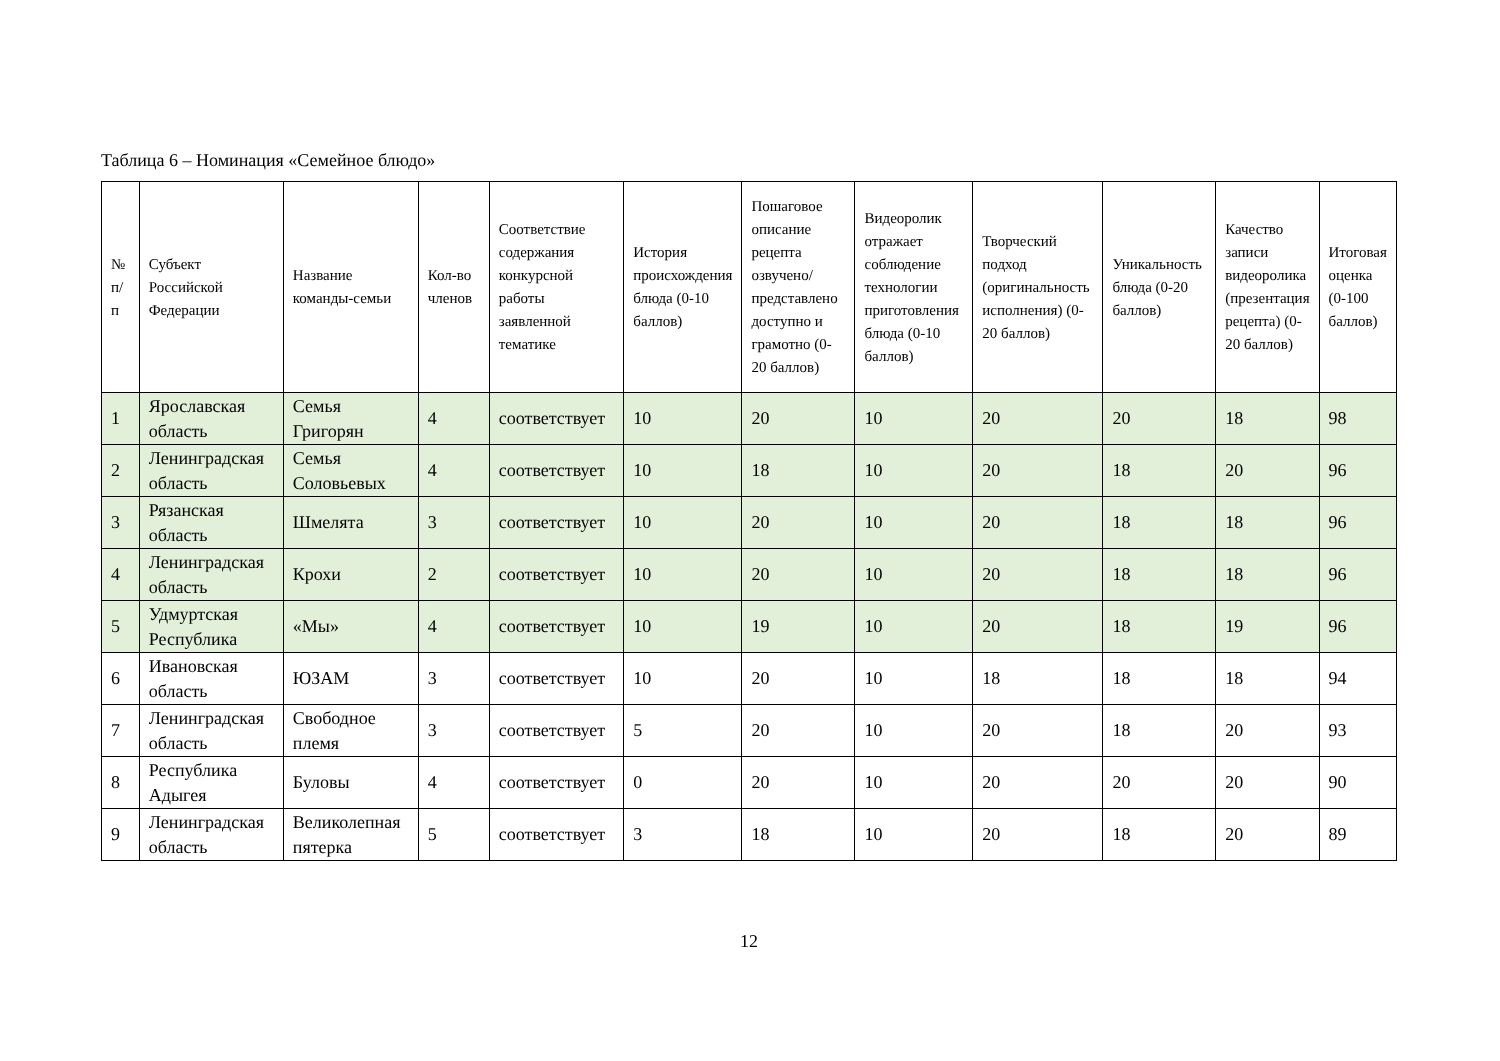Таблица 6 – Номинация «Семейное блюдо»
| № п/п | Субъект Российской Федерации | Название команды-семьи | Кол-во членов | Соответствие содержания конкурсной работы заявленной тематике | История происхождения блюда (0-10 баллов) | Пошаговое описание рецепта озвучено/представлено доступно и грамотно (0-20 баллов) | Видеоролик отражает соблюдение технологии приготовления блюда (0-10 баллов) | Творческий подход (оригинальность исполнения) (0-20 баллов) | Уникальность блюда (0-20 баллов) | Качество записи видеоролика (презентация рецепта) (0-20 баллов) | Итоговая оценка (0-100 баллов) |
| --- | --- | --- | --- | --- | --- | --- | --- | --- | --- | --- | --- |
| 1 | Ярославская область | Семья Григорян | 4 | соответствует | 10 | 20 | 10 | 20 | 20 | 18 | 98 |
| 2 | Ленинградская область | Семья Соловьевых | 4 | соответствует | 10 | 18 | 10 | 20 | 18 | 20 | 96 |
| 3 | Рязанская область | Шмелята | 3 | соответствует | 10 | 20 | 10 | 20 | 18 | 18 | 96 |
| 4 | Ленинградская область | Крохи | 2 | соответствует | 10 | 20 | 10 | 20 | 18 | 18 | 96 |
| 5 | Удмуртская Республика | «Мы» | 4 | соответствует | 10 | 19 | 10 | 20 | 18 | 19 | 96 |
| 6 | Ивановская область | ЮЗАМ | 3 | соответствует | 10 | 20 | 10 | 18 | 18 | 18 | 94 |
| 7 | Ленинградская область | Свободное племя | 3 | соответствует | 5 | 20 | 10 | 20 | 18 | 20 | 93 |
| 8 | Республика Адыгея | Буловы | 4 | соответствует | 0 | 20 | 10 | 20 | 20 | 20 | 90 |
| 9 | Ленинградская область | Великолепная пятерка | 5 | соответствует | 3 | 18 | 10 | 20 | 18 | 20 | 89 |
12